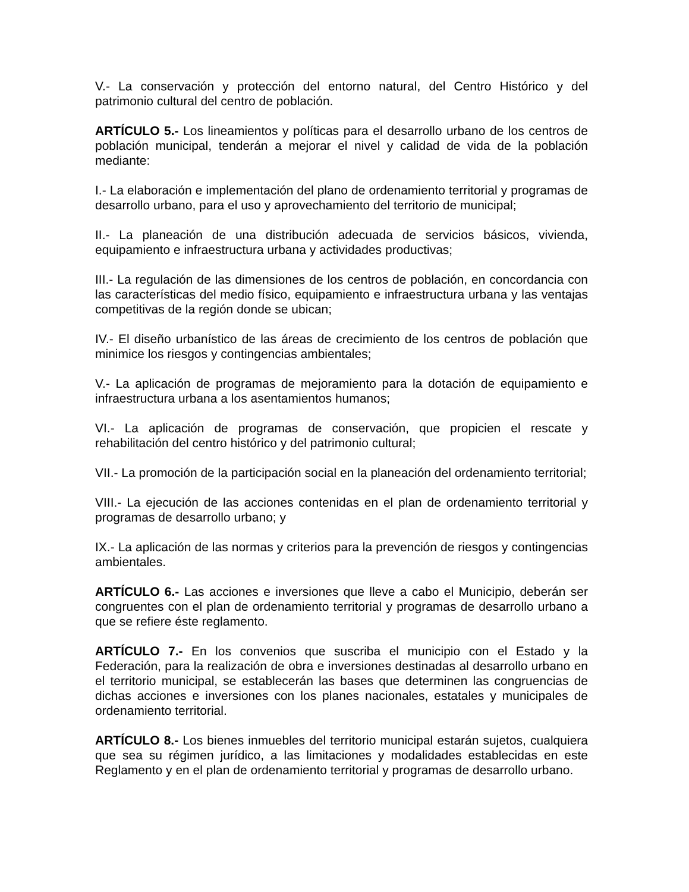V.- La conservación y protección del entorno natural, del Centro Histórico y del patrimonio cultural del centro de población.
ARTÍCULO 5.- Los lineamientos y políticas para el desarrollo urbano de los centros de población municipal, tenderán a mejorar el nivel y calidad de vida de la población mediante:
I.- La elaboración e implementación del plano de ordenamiento territorial y programas de desarrollo urbano, para el uso y aprovechamiento del territorio de municipal;
II.- La planeación de una distribución adecuada de servicios básicos, vivienda, equipamiento e infraestructura urbana y actividades productivas;
III.- La regulación de las dimensiones de los centros de población, en concordancia con las características del medio físico, equipamiento e infraestructura urbana y las ventajas competitivas de la región donde se ubican;
IV.- El diseño urbanístico de las áreas de crecimiento de los centros de población que minimice los riesgos y contingencias ambientales;
V.- La aplicación de programas de mejoramiento para la dotación de equipamiento e infraestructura urbana a los asentamientos humanos;
VI.- La aplicación de programas de conservación, que propicien el rescate y rehabilitación del centro histórico y del patrimonio cultural;
VII.- La promoción de la participación social en la planeación del ordenamiento territorial;
VIII.- La ejecución de las acciones contenidas en el plan de ordenamiento territorial y programas de desarrollo urbano; y
IX.- La aplicación de las normas y criterios para la prevención de riesgos y contingencias ambientales.
ARTÍCULO 6.- Las acciones e inversiones que lleve a cabo el Municipio, deberán ser congruentes con el plan de ordenamiento territorial y programas de desarrollo urbano a que se refiere éste reglamento.
ARTÍCULO 7.- En los convenios que suscriba el municipio con el Estado y la Federación, para la realización de obra e inversiones destinadas al desarrollo urbano en el territorio municipal, se establecerán las bases que determinen las congruencias de dichas acciones e inversiones con los planes nacionales, estatales y municipales de ordenamiento territorial.
ARTÍCULO 8.- Los bienes inmuebles del territorio municipal estarán sujetos, cualquiera que sea su régimen jurídico, a las limitaciones y modalidades establecidas en este Reglamento y en el plan de ordenamiento territorial y programas de desarrollo urbano.